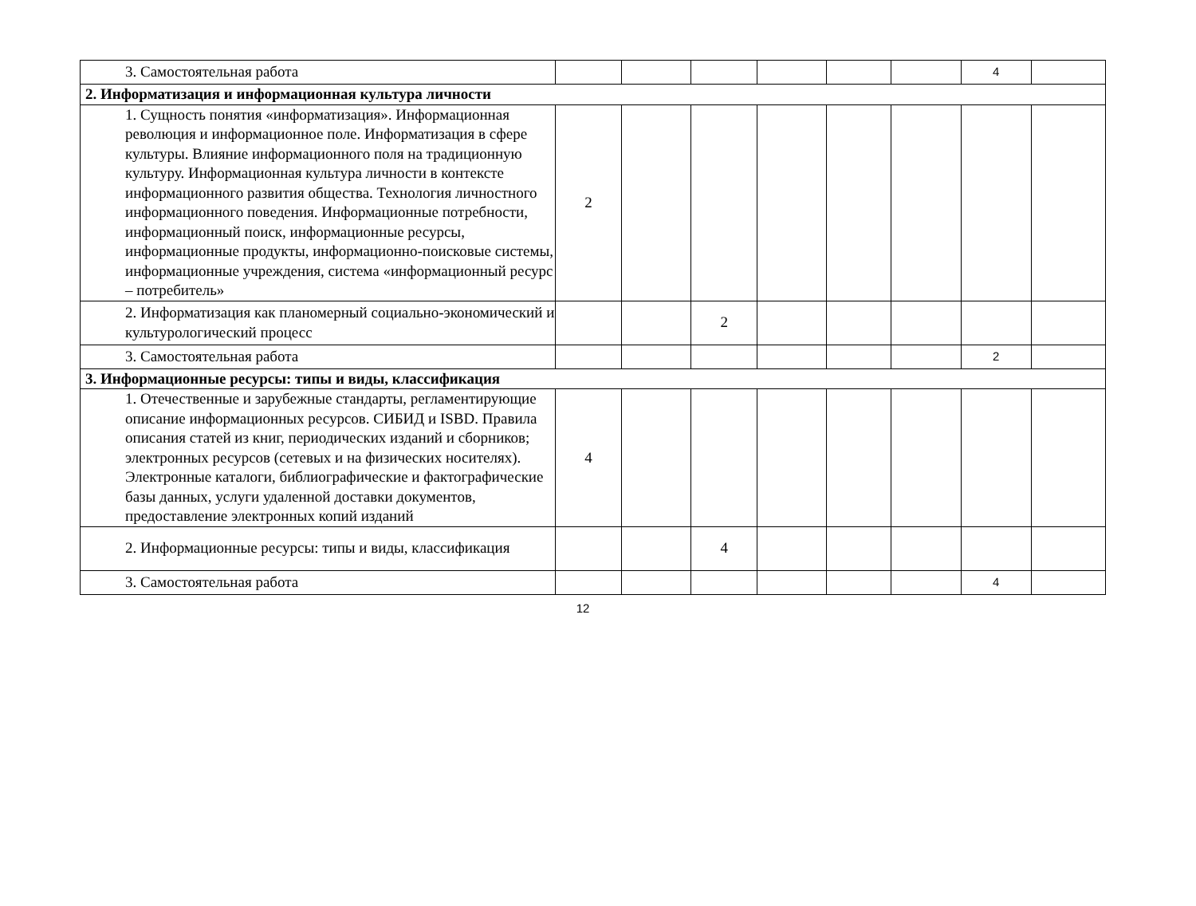| 3. Самостоятельная работа | | | | | | | 4 | |
| 2. Информатизация и информационная культура личности | | | | | | | | |
| 1. Сущность понятия «информатизация». Информационная революция и информационное поле. Информатизация в сфере культуры. Влияние информационного поля на традиционную культуру. Информационная культура личности в контексте информационного развития общества. Технология личностного информационного поведения. Информационные потребности, информационный поиск, информационные ресурсы, информационные продукты, информационно-поисковые системы, информационные учреждения, система «информационный ресурс – потребитель» | 2 | | | | | | | |
| 2. Информатизация как планомерный социально-экономический и культурологический процесс | | | 2 | | | | | |
| 3. Самостоятельная работа | | | | | | | 2 | |
| 3. Информационные ресурсы: типы и виды, классификация | | | | | | | | |
| 1. Отечественные и зарубежные стандарты, регламентирующие описание информационных ресурсов. СИБИД и ISBD. Правила описания статей из книг, периодических изданий и сборников; электронных ресурсов (сетевых и на физических носителях). Электронные каталоги, библиографические и фактографические базы данных, услуги удаленной доставки документов, предоставление электронных копий изданий | 4 | | | | | | | |
| 2. Информационные ресурсы: типы и виды, классификация | | | 4 | | | | | |
| 3. Самостоятельная работа | | | | | | | 4 | |
12